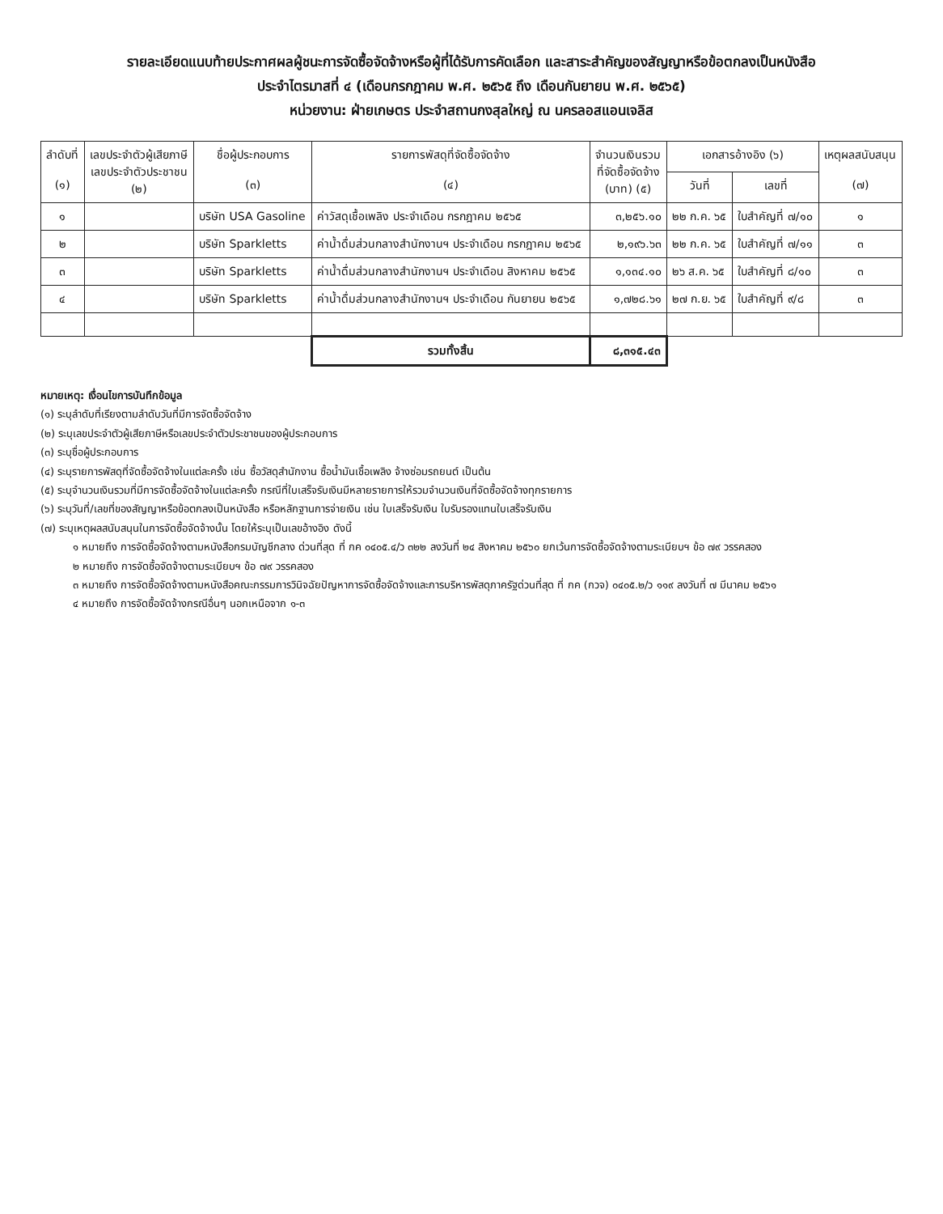รายละเอียดแนบท้ายประกาศผลผู้ชนะการจัดซื้อจัดจ้างหรือผู้ที่ได้รับการคัดเลือก และสาระสำคัญของสัญญาหรือข้อตกลงเป็นหนังสือ
ประจำไตรมาสที่ ๔ (เดือนกรกฎาคม พ.ศ. ๒๕๖๕ ถึง เดือนกันยายน พ.ศ. ๒๕๖๕)
หน่วยงาน: ฝ่ายเกษตร ประจำสถานกงสุลใหญ่ ณ นครลอสแอนเจลิส
| ลำดับที่ (๑) | เลขประจำตัวผู้เสียภาษี เลขประจำตัวประชาชน (๒) | ชื่อผู้ประกอบการ (๓) | รายการพัสดุที่จัดซื้อจัดจ้าง (๔) | จำนวนเงินรวม ที่จัดซื้อจัดจ้าง (บาท) (๕) | เอกสารอ้างอิง (๖) | | เหตุผลสนับสนุน (๗) |
| --- | --- | --- | --- | --- | --- | --- | --- |
| | | | | | วันที่ | เลขที่ | |
| ๑ | | บริษัท USA Gasoline | ค่าวัสดุเชื้อเพลิง ประจำเดือน กรกฎาคม ๒๕๖๕ | ๓,๒๕๖.๑๐ | ๒๒ ก.ค. ๖๕ | ใบสำคัญที่ ๗/๑๐ | ๑ |
| ๒ | | บริษัท Sparkletts | ค่าน้ำดื่มส่วนกลางสำนักงานฯ ประจำเดือน กรกฎาคม ๒๕๖๕ | ๒,๑๙๖.๖๓ | ๒๒ ก.ค. ๖๕ | ใบสำคัญที่ ๗/๑๑ | ๓ |
| ๓ | | บริษัท Sparkletts | ค่าน้ำดื่มส่วนกลางสำนักงานฯ ประจำเดือน สิงหาคม ๒๕๖๕ | ๑,๑๓๔.๑๐ | ๒๖ ส.ค. ๖๕ | ใบสำคัญที่ ๘/๑๐ | ๓ |
| ๔ | | บริษัท Sparkletts | ค่าน้ำดื่มส่วนกลางสำนักงานฯ ประจำเดือน กันยายน ๒๕๖๕ | ๑,๗๒๘.๖๑ | ๒๗ ก.ย. ๖๕ | ใบสำคัญที่ ๙/๘ | ๓ |
| | | | รวมทั้งสิ้น | ๘,๓๑๕.๔๓ | | | |
หมายเหตุ: เงื่อนไขการบันทึกข้อมูล
(๑) ระบุลำดับที่เรียงตามลำดับวันที่มีการจัดซื้อจัดจ้าง
(๒) ระบุเลขประจำตัวผู้เสียภาษีหรือเลขประจำตัวประชาชนของผู้ประกอบการ
(๓) ระบุชื่อผู้ประกอบการ
(๔) ระบุรายการพัสดุที่จัดซื้อจัดจ้างในแต่ละครั้ง เช่น ซื้อวัสดุสำนักงาน ซื้อน้ำมันเชื้อเพลิง จ้างซ่อมรถยนต์ เป็นต้น
(๕) ระบุจำนวนเงินรวมที่มีการจัดซื้อจัดจ้างในแต่ละครั้ง กรณีที่ใบเสร็จรับเงินมีหลายรายการให้รวมจำนวนเงินที่จัดซื้อจัดจ้างทุกรายการ
(๖) ระบุวันที่/เลขที่ของสัญญาหรือข้อตกลงเป็นหนังสือ หรือหลักฐานการจ่ายเงิน เช่น ใบเสร็จรับเงิน ใบรับรองแทนใบเสร็จรับเงิน
(๗) ระบุเหตุผลสนับสนุนในการจัดซื้อจัดจ้างนั้น โดยให้ระบุเป็นเลขอ้างอิง ดังนี้
๑ หมายถึง การจัดซื้อจัดจ้างตามหนังสือกรมบัญชีกลาง ด่วนที่สุด ที่ กค ๐๔๐๕.๔/ว ๓๒๒ ลงวันที่ ๒๔ สิงหาคม ๒๕๖๐ ยกเว้นการจัดซื้อจัดจ้างตามระเบียบฯ ข้อ ๗๙ วรรคสอง
๒ หมายถึง การจัดซื้อจัดจ้างตามระเบียบฯ ข้อ ๗๙ วรรคสอง
๓ หมายถึง การจัดซื้อจัดจ้างตามหนังสือคณะกรรมการวินิจฉัยปัญหาการจัดซื้อจัดจ้างและการบริหารพัสดุภาครัฐด่วนที่สุด ที่ กค (กวจ) ๐๔๐๕.๒/ว ๑๑๙ ลงวันที่ ๗ มีนาคม ๒๕๖๑
๔ หมายถึง การจัดซื้อจัดจ้างกรณีอื่นๆ นอกเหนือจาก ๑-๓